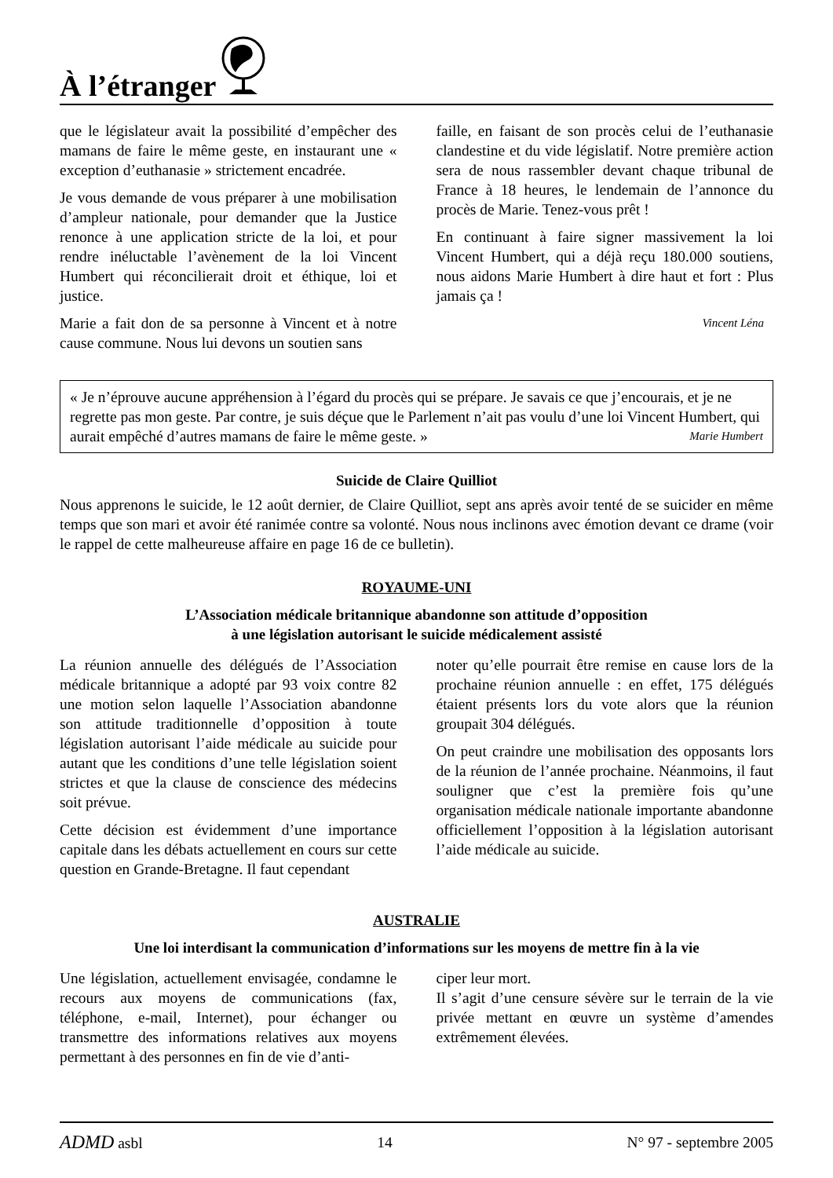À l’étranger
que le législateur avait la possibilité d’empêcher des mamans de faire le même geste, en instaurant une « exception d’euthanasie » strictement encadrée.
Je vous demande de vous préparer à une mobilisation d’ampleur nationale, pour demander que la Justice renonce à une application stricte de la loi, et pour rendre inéluctable l’avènement de la loi Vincent Humbert qui réconcilierait droit et éthique, loi et justice.
Marie a fait don de sa personne à Vincent et à notre cause commune. Nous lui devons un soutien sans
faille, en faisant de son procès celui de l’euthanasie clandestine et du vide législatif. Notre première action sera de nous rassembler devant chaque tribunal de France à 18 heures, le lendemain de l’annonce du procès de Marie. Tenez-vous prêt !
En continuant à faire signer massivement la loi Vincent Humbert, qui a déjà reçu 180.000 soutiens, nous aidons Marie Humbert à dire haut et fort : Plus jamais ça !
Vincent Léna
« Je n’éprouve aucune appréhension à l’égard du procès qui se prépare. Je savais ce que j’encourais, et je ne regrette pas mon geste. Par contre, je suis déçue que le Parlement n’ait pas voulu d’une loi Vincent Humbert, qui aurait empêché d’autres mamans de faire le même geste. » Marie Humbert
Suicide de Claire Quilliot
Nous apprenons le suicide, le 12 août dernier, de Claire Quilliot, sept ans après avoir tenté de se suicider en même temps que son mari et avoir été ranimée contre sa volonté. Nous nous inclinons avec émotion devant ce drame (voir le rappel de cette malheureuse affaire en page 16 de ce bulletin).
ROYAUME-UNI
L’Association médicale britannique abandonne son attitude d’opposition
à une législation autorisant le suicide médicalement assisté
La réunion annuelle des délégués de l’Association médicale britannique a adopté par 93 voix contre 82 une motion selon laquelle l’Association abandonne son attitude traditionnelle d’opposition à toute législation autorisant l’aide médicale au suicide pour autant que les conditions d’une telle législation soient strictes et que la clause de conscience des médecins soit prévue.
Cette décision est évidemment d’une importance capitale dans les débats actuellement en cours sur cette question en Grande-Bretagne. Il faut cependant
noter qu’elle pourrait être remise en cause lors de la prochaine réunion annuelle : en effet, 175 délégués étaient présents lors du vote alors que la réunion groupait 304 délégués.
On peut craindre une mobilisation des opposants lors de la réunion de l’année prochaine. Néanmoins, il faut souligner que c’est la première fois qu’une organisation médicale nationale importante abandonne officiellement l’opposition à la législation autorisant l’aide médicale au suicide.
AUSTRALIE
Une loi interdisant la communication d’informations sur les moyens de mettre fin à la vie
Une législation, actuellement envisagée, condamne le recours aux moyens de communications (fax, téléphone, e-mail, Internet), pour échanger ou transmettre des informations relatives aux moyens permettant à des personnes en fin de vie d’anti-
ciper leur mort.
Il s’agit d’une censure sévère sur le terrain de la vie privée mettant en œuvre un système d’amendes extrêmement élevées.
ADMD asbl 14 N° 97 - septembre 2005